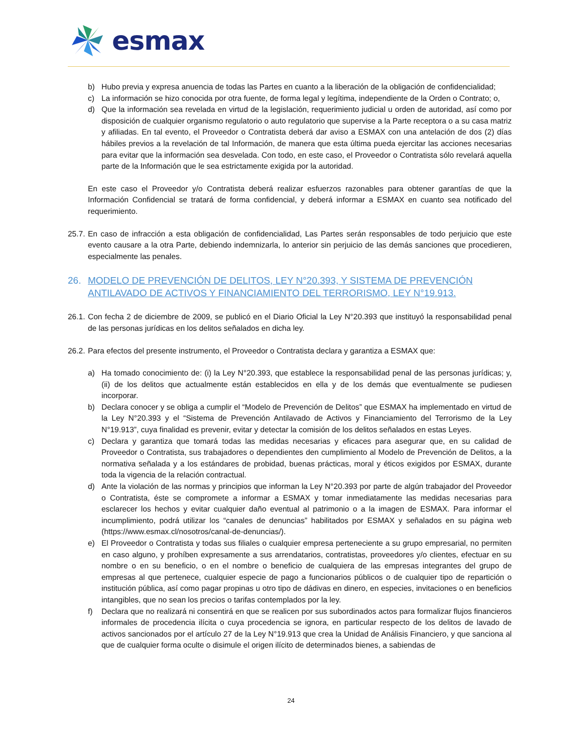esmax
b) Hubo previa y expresa anuencia de todas las Partes en cuanto a la liberación de la obligación de confidencialidad;
c) La información se hizo conocida por otra fuente, de forma legal y legítima, independiente de la Orden o Contrato; o,
d) Que la información sea revelada en virtud de la legislación, requerimiento judicial u orden de autoridad, así como por disposición de cualquier organismo regulatorio o auto regulatorio que supervise a la Parte receptora o a su casa matriz y afiliadas. En tal evento, el Proveedor o Contratista deberá dar aviso a ESMAX con una antelación de dos (2) días hábiles previos a la revelación de tal Información, de manera que esta última pueda ejercitar las acciones necesarias para evitar que la información sea desvelada. Con todo, en este caso, el Proveedor o Contratista sólo revelará aquella parte de la Información que le sea estrictamente exigida por la autoridad.
En este caso el Proveedor y/o Contratista deberá realizar esfuerzos razonables para obtener garantías de que la Información Confidencial se tratará de forma confidencial, y deberá informar a ESMAX en cuanto sea notificado del requerimiento.
25.7.
En caso de infracción a esta obligación de confidencialidad, Las Partes serán responsables de todo perjuicio que este evento causare a la otra Parte, debiendo indemnizarla, lo anterior sin perjuicio de las demás sanciones que procedieren, especialmente las penales.
26. MODELO DE PREVENCIÓN DE DELITOS, LEY N°20.393, Y SISTEMA DE PREVENCIÓN ANTILAVADO DE ACTIVOS Y FINANCIAMIENTO DEL TERRORISMO, LEY N°19.913.
26.1.
Con fecha 2 de diciembre de 2009, se publicó en el Diario Oficial la Ley N°20.393 que instituyó la responsabilidad penal de las personas jurídicas en los delitos señalados en dicha ley.
26.2.
Para efectos del presente instrumento, el Proveedor o Contratista declara y garantiza a ESMAX que:
a) Ha tomado conocimiento de: (i) la Ley N°20.393, que establece la responsabilidad penal de las personas jurídicas; y, (ii) de los delitos que actualmente están establecidos en ella y de los demás que eventualmente se pudiesen incorporar.
b) Declara conocer y se obliga a cumplir el “Modelo de Prevención de Delitos” que ESMAX ha implementado en virtud de la Ley N°20.393 y el “Sistema de Prevención Antilavado de Activos y Financiamiento del Terrorismo de la Ley N°19.913”, cuya finalidad es prevenir, evitar y detectar la comisión de los delitos señalados en estas Leyes.
c) Declara y garantiza que tomará todas las medidas necesarias y eficaces para asegurar que, en su calidad de Proveedor o Contratista, sus trabajadores o dependientes den cumplimiento al Modelo de Prevención de Delitos, a la normativa señalada y a los estándares de probidad, buenas prácticas, moral y éticos exigidos por ESMAX, durante toda la vigencia de la relación contractual.
d) Ante la violación de las normas y principios que informan la Ley N°20.393 por parte de algún trabajador del Proveedor o Contratista, éste se compromete a informar a ESMAX y tomar inmediatamente las medidas necesarias para esclarecer los hechos y evitar cualquier daño eventual al patrimonio o a la imagen de ESMAX. Para informar el incumplimiento, podrá utilizar los “canales de denuncias” habilitados por ESMAX y señalados en su página web (https://www.esmax.cl/nosotros/canal-de-denuncias/).
e) El Proveedor o Contratista y todas sus filiales o cualquier empresa perteneciente a su grupo empresarial, no permiten en caso alguno, y prohíben expresamente a sus arrendatarios, contratistas, proveedores y/o clientes, efectuar en su nombre o en su beneficio, o en el nombre o beneficio de cualquiera de las empresas integrantes del grupo de empresas al que pertenece, cualquier especie de pago a funcionarios públicos o de cualquier tipo de repartición o institución pública, así como pagar propinas u otro tipo de dádivas en dinero, en especies, invitaciones o en beneficios intangibles, que no sean los precios o tarifas contemplados por la ley.
f) Declara que no realizará ni consentirá en que se realicen por sus subordinados actos para formalizar flujos financieros informales de procedencia ilícita o cuya procedencia se ignora, en particular respecto de los delitos de lavado de activos sancionados por el artículo 27 de la Ley N°19.913 que crea la Unidad de Análisis Financiero, y que sanciona al que de cualquier forma oculte o disimule el origen ilícito de determinados bienes, a sabiendas de
24